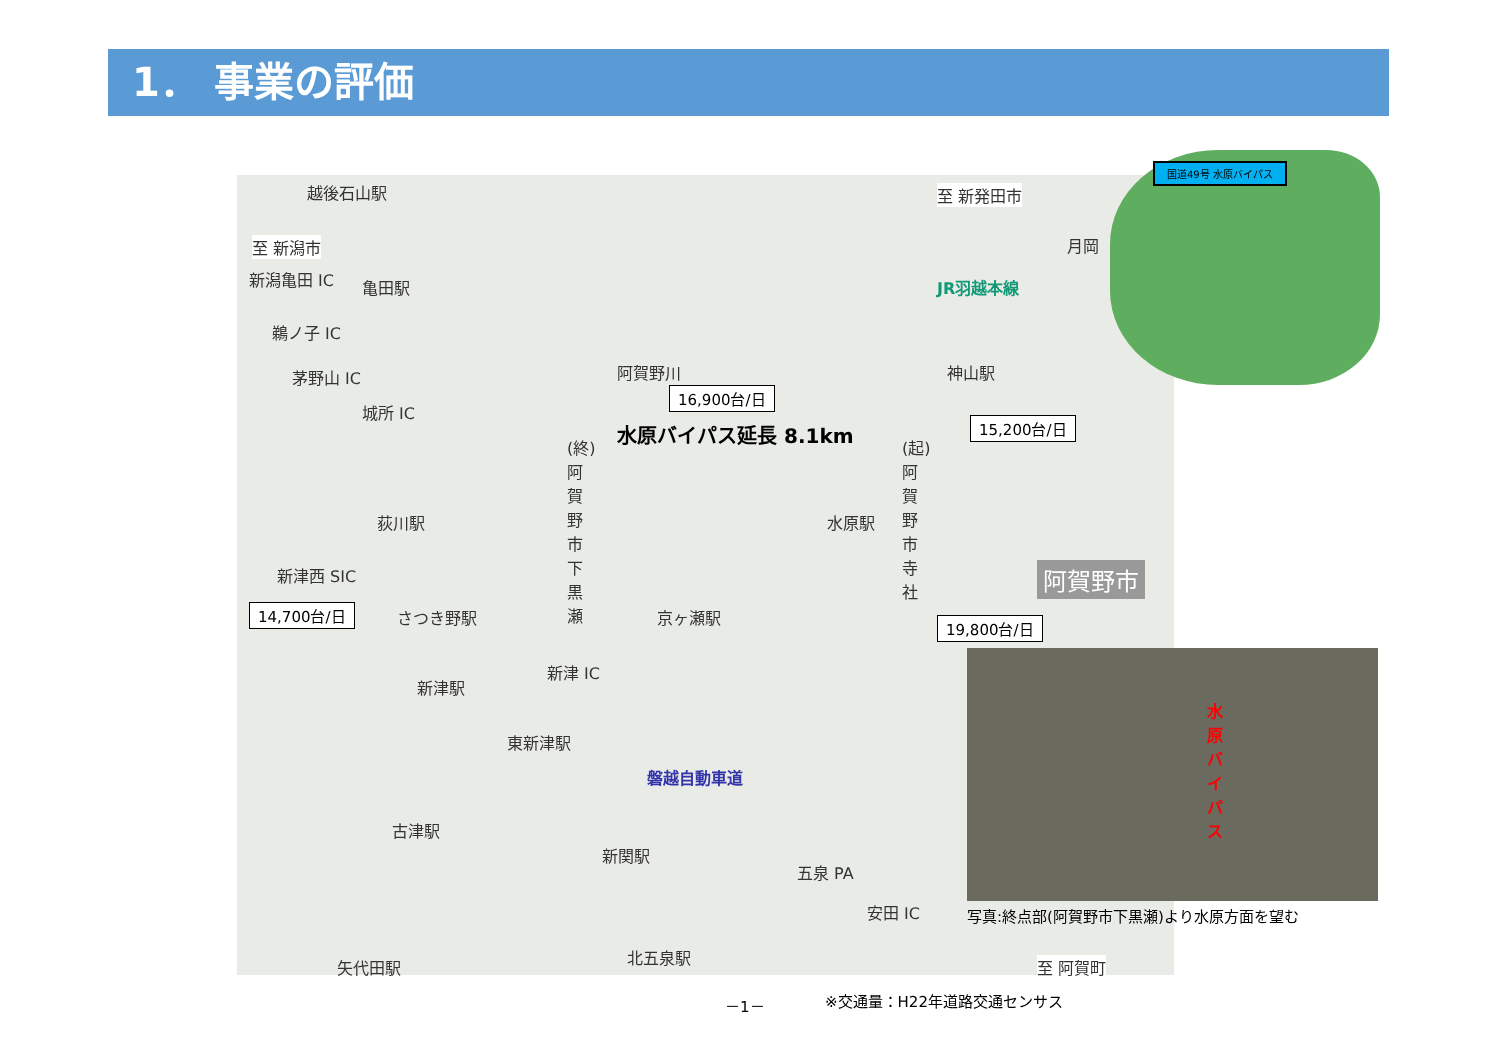1． 事業の評価
越後石山駅
至 新潟市
新潟亀田 IC 亀田駅
鵜ノ子 IC
茅野山 IC
城所 IC
荻川駅
新津西 SIC
さつき野駅
新津駅
新津 IC
東新津駅
古津駅
新関駅
磐越自動車道
五泉 PA
安田 IC
矢代田駅
北五泉駅
京ヶ瀬駅
水原駅
神山駅
月岡
JR羽越本線
至 新発田市
至 阿賀町
阿賀野川
水原バイパス延長 8.1km
(終)阿賀野市下黒瀬
(起)阿賀野市寺社
阿賀野市
16,900台/日
15,200台/日
14,700台/日
19,800台/日
国道49号 水原バイパス
水原バイパス
写真:終点部(阿賀野市下黒瀬)より水原方面を望む
－1－ ※交通量：H22年道路交通センサス